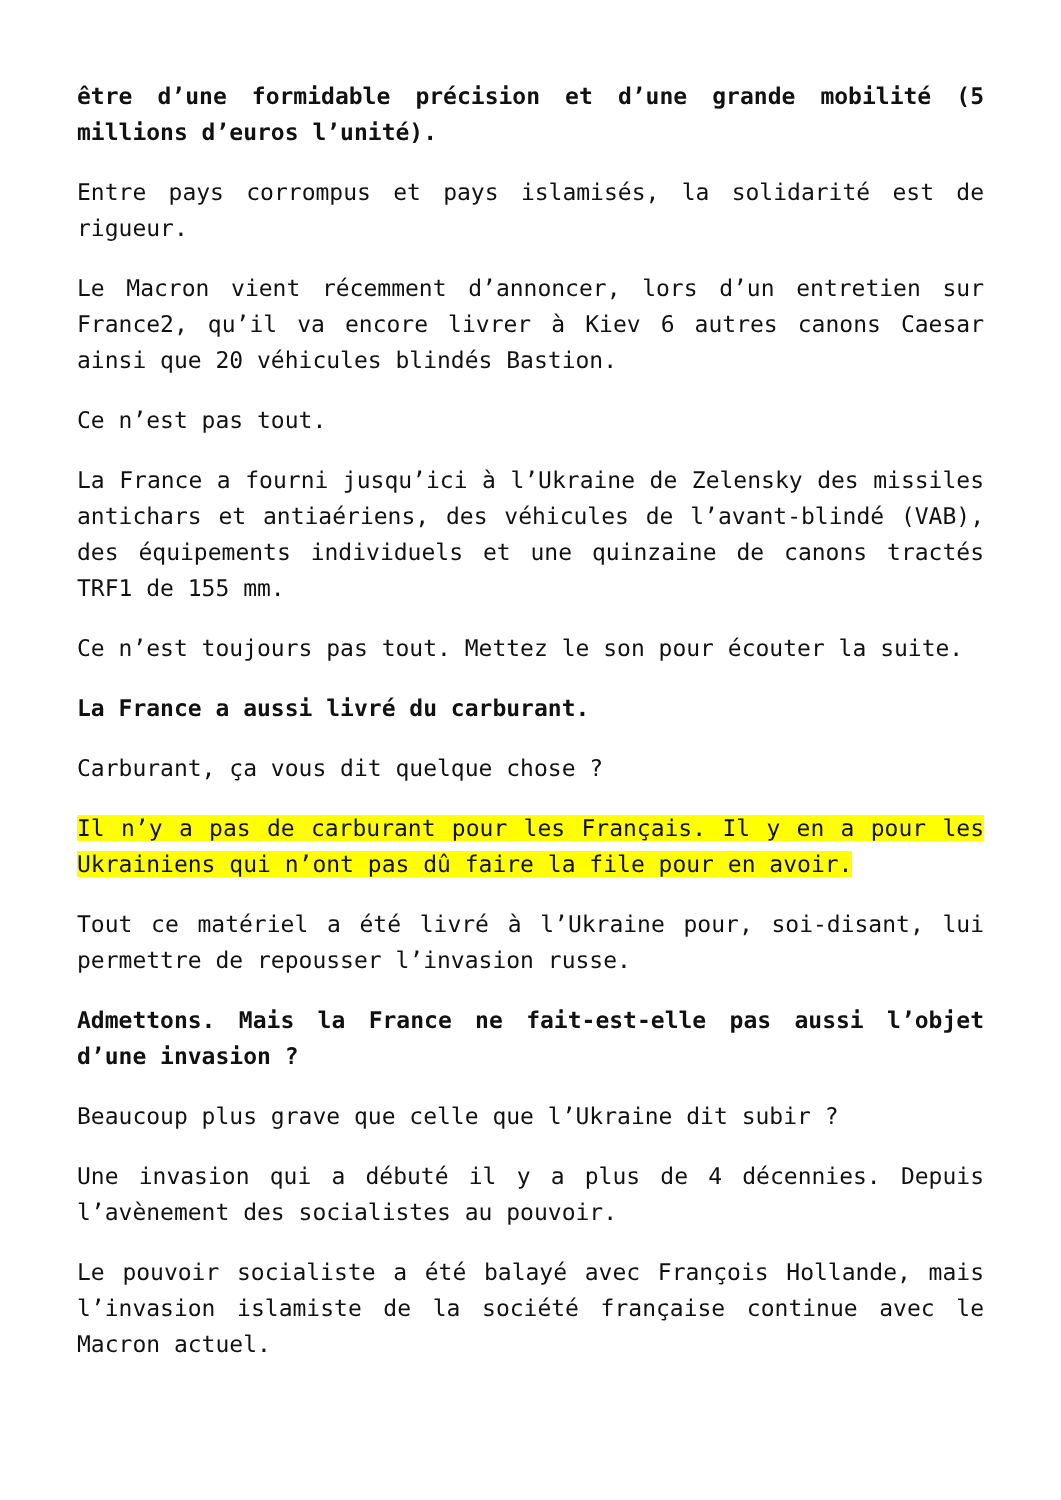être d’une formidable précision et d’une grande mobilité (5 millions d’euros l’unité).
Entre pays corrompus et pays islamisés, la solidarité est de rigueur.
Le Macron vient récemment d’annoncer, lors d’un entretien sur France2, qu’il va encore livrer à Kiev 6 autres canons Caesar ainsi que 20 véhicules blindés Bastion.
Ce n’est pas tout.
La France a fourni jusqu’ici à l’Ukraine de Zelensky des missiles antichars et antiaériens, des véhicules de l’avant-blindé (VAB), des équipements individuels et une quinzaine de canons tractés TRF1 de 155 mm.
Ce n’est toujours pas tout. Mettez le son pour écouter la suite.
La France a aussi livré du carburant.
Carburant, ça vous dit quelque chose ?
Il n’y a pas de carburant pour les Français. Il y en a pour les Ukrainiens qui n’ont pas dû faire la file pour en avoir.
Tout ce matériel a été livré à l’Ukraine pour, soi-disant, lui permettre de repousser l’invasion russe.
Admettons. Mais la France ne fait-est-elle pas aussi l’objet d’une invasion ?
Beaucoup plus grave que celle que l’Ukraine dit subir ?
Une invasion qui a débuté il y a plus de 4 décennies. Depuis l’avènement des socialistes au pouvoir.
Le pouvoir socialiste a été balayé avec François Hollande, mais l’invasion islamiste de la société française continue avec le Macron actuel.